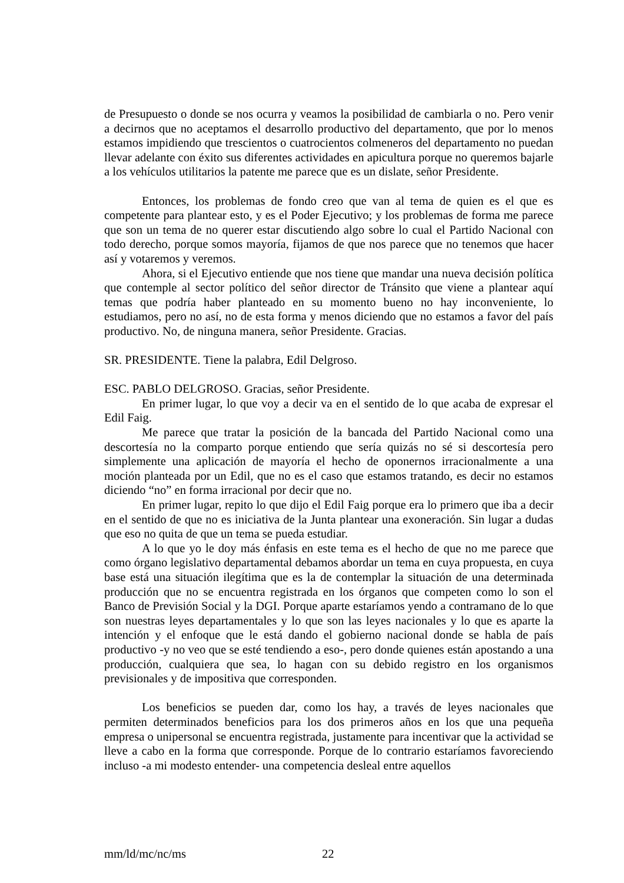de Presupuesto o donde se nos ocurra y veamos la posibilidad de cambiarla o no. Pero venir a decirnos que no aceptamos el desarrollo productivo del departamento, que por lo menos estamos impidiendo que trescientos o cuatrocientos colmeneros del departamento no puedan llevar adelante con éxito sus diferentes actividades en apicultura porque no queremos bajarle a los vehículos utilitarios la patente me parece que es un dislate, señor Presidente.
Entonces, los problemas de fondo creo que van al tema de quien es el que es competente para plantear esto, y es el Poder Ejecutivo; y los problemas de forma me parece que son un tema de no querer estar discutiendo algo sobre lo cual el Partido Nacional con todo derecho, porque somos mayoría, fijamos de que nos parece que no tenemos que hacer así y votaremos y veremos.
Ahora, si el Ejecutivo entiende que nos tiene que mandar una nueva decisión política que contemple al sector político del señor director de Tránsito que viene a plantear aquí temas que podría haber planteado en su momento bueno no hay inconveniente, lo estudiamos, pero no así, no de esta forma y menos diciendo que no estamos a favor del país productivo. No, de ninguna manera, señor Presidente. Gracias.
SR. PRESIDENTE. Tiene la palabra, Edil Delgroso.
ESC. PABLO DELGROSO. Gracias, señor Presidente.
En primer lugar, lo que voy a decir va en el sentido de lo que acaba de expresar el Edil Faig.
Me parece que tratar la posición de la bancada del Partido Nacional como una descortesía no la comparto porque entiendo que sería quizás no sé si descortesía pero simplemente una aplicación de mayoría el hecho de oponernos irracionalmente a una moción planteada por un Edil, que no es el caso que estamos tratando, es decir no estamos diciendo “no” en forma irracional por decir que no.
En primer lugar, repito lo que dijo el Edil Faig porque era lo primero que iba a decir en el sentido de que no es iniciativa de la Junta plantear una exoneración. Sin lugar a dudas que eso no quita de que un tema se pueda estudiar.
A lo que yo le doy más énfasis en este tema es el hecho de que no me parece que como órgano legislativo departamental debamos abordar un tema en cuya propuesta, en cuya base está una situación ilegítima que es la de contemplar la situación de una determinada producción que no se encuentra registrada en los órganos que competen como lo son el Banco de Previsión Social y la DGI. Porque aparte estaríamos yendo a contramano de lo que son nuestras leyes departamentales y lo que son las leyes nacionales y lo que es aparte la intención y el enfoque que le está dando el gobierno nacional donde se habla de país productivo -y no veo que se esté tendiendo a eso-, pero donde quienes están apostando a una producción, cualquiera que sea, lo hagan con su debido registro en los organismos previsionales y de impositiva que corresponden.
Los beneficios se pueden dar, como los hay, a través de leyes nacionales que permiten determinados beneficios para los dos primeros años en los que una pequeña empresa o unipersonal se encuentra registrada, justamente para incentivar que la actividad se lleve a cabo en la forma que corresponde. Porque de lo contrario estaríamos favoreciendo incluso -a mi modesto entender- una competencia desleal entre aquellos
mm/ld/mc/nc/ms 22